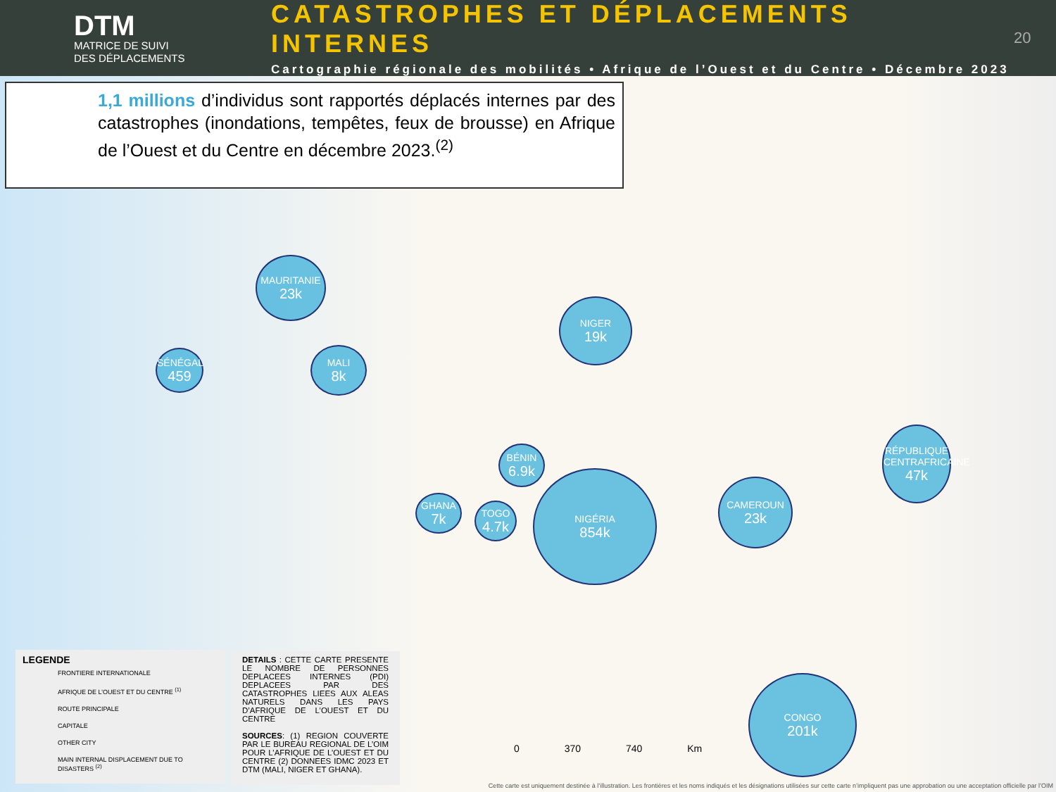DTM
MATRICE DE SUIVI
DES DÉPLACEMENTS
CATASTROPHES ET DÉPLACEMENTS INTERNES
Cartographie régionale des mobilités • Afrique de l’Ouest et du Centre • Décembre 2023
20
1,1 millions d’individus sont rapportés déplacés internes par des catastrophes (inondations, tempêtes, feux de brousse) en Afrique de l’Ouest et du Centre en décembre 2023.<sup>(2)</sup>
MAURITANIE
23k
SÉNÉGAL
459
MALI
8k
NIGER
19k
BÉNIN
6.9k
GHANA
7k
TOGO
4.7k
NIGÉRIA
854k
CAMEROUN
23k
RÉPUBLIQUE CENTRAFRICAINE
47k
CONGO
201k
LEGENDE
FRONTIERE INTERNATIONALE
AFRIQUE DE L’OUEST ET DU CENTRE <sup>(1)</sup>
ROUTE PRINCIPALE
CAPITALE
OTHER CITY
MAIN INTERNAL DISPLACEMENT DUE TO DISASTERS <sup>(2)</sup>
DETAILS : CETTE CARTE PRESENTE LE NOMBRE DE PERSONNES DEPLACEES INTERNES (PDI) DEPLACEES PAR DES CATASTROPHES LIEES AUX ALEAS NATURELS DANS LES PAYS D’AFRIQUE DE L’OUEST ET DU CENTRE
SOURCES: (1) REGION COUVERTE PAR LE BUREAU REGIONAL DE L’OIM POUR L’AFRIQUE DE L’OUEST ET DU CENTRE (2) DONNEES IDMC 2023 ET DTM (MALI, NIGER ET GHANA).
0 370 740 Km
Cette carte est uniquement destinée à l’illustration. Les frontières et les noms indiqués et les désignations utilisées sur cette carte n’impliquent pas une approbation ou une acceptation officielle par l’OIM